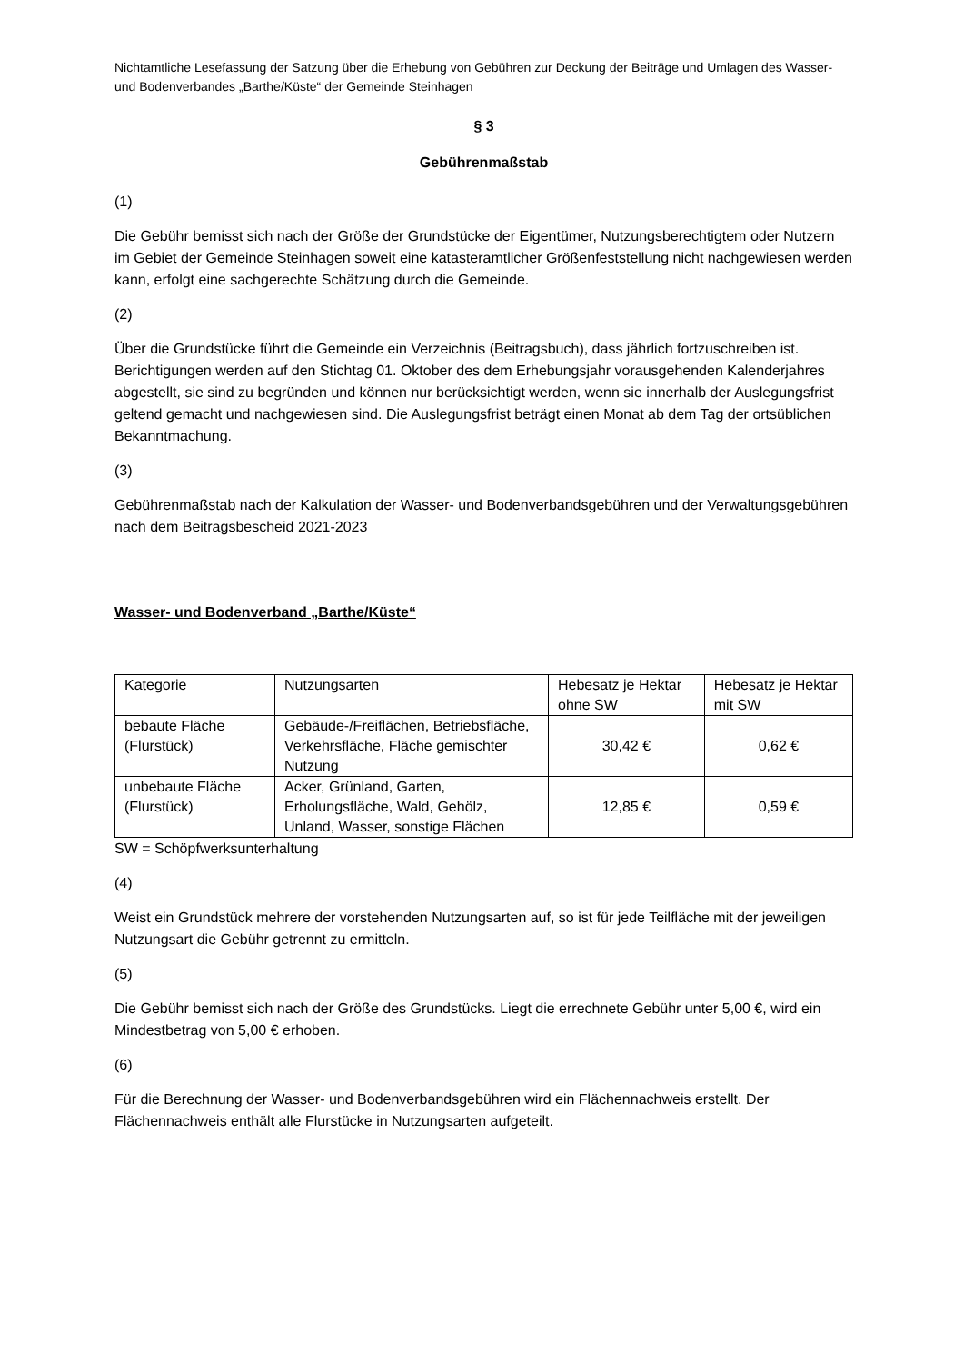Nichtamtliche Lesefassung der Satzung über die Erhebung von Gebühren zur Deckung der Beiträge und Umlagen des Wasser- und Bodenverbandes „Barthe/Küste“ der Gemeinde Steinhagen
§ 3
Gebührenmaßstab
(1)
Die Gebühr bemisst sich nach der Größe der Grundstücke der Eigentümer, Nutzungsberechtigtem oder Nutzern im Gebiet der Gemeinde Steinhagen soweit eine katasteramtlicher Größenfeststellung nicht nachgewiesen werden kann, erfolgt eine sachgerechte Schätzung durch die Gemeinde.
(2)
Über die Grundstücke führt die Gemeinde ein Verzeichnis (Beitragsbuch), dass jährlich fortzuschreiben ist. Berichtigungen werden auf den Stichtag 01. Oktober des dem Erhebungsjahr vorausgehenden Kalenderjahres abgestellt, sie sind zu begründen und können nur berücksichtigt werden, wenn sie innerhalb der Auslegungsfrist geltend gemacht und nachgewiesen sind. Die Auslegungsfrist beträgt einen Monat ab dem Tag der ortsüblichen Bekanntmachung.
(3)
Gebührenmaßstab nach der Kalkulation der Wasser- und Bodenverbandsgebühren und der Verwaltungsgebühren nach dem Beitragsbescheid 2021-2023
Wasser- und Bodenverband „Barthe/Küste“
| Kategorie | Nutzungsarten | Hebesatz je Hektar ohne SW | Hebesatz je Hektar mit SW |
| bebaute Fläche (Flurstück) | Gebäude-/Freiflächen, Betriebsfläche, Verkehrsfläche, Fläche gemischter Nutzung | 30,42 € | 0,62 € |
| unbebaute Fläche (Flurstück) | Acker, Grünland, Garten, Erholungsfläche, Wald, Gehölz, Unland, Wasser, sonstige Flächen | 12,85 € | 0,59 € |
SW = Schöpfwerksunterhaltung
(4)
Weist ein Grundstück mehrere der vorstehenden Nutzungsarten auf, so ist für jede Teilfläche mit der jeweiligen Nutzungsart die Gebühr getrennt zu ermitteln.
(5)
Die Gebühr bemisst sich nach der Größe des Grundstücks. Liegt die errechnete Gebühr unter 5,00 €, wird ein Mindestbetrag von 5,00 € erhoben.
(6)
Für die Berechnung der Wasser- und Bodenverbandsgebühren wird ein Flächennachweis erstellt. Der Flächennachweis enthält alle Flurstücke in Nutzungsarten aufgeteilt.